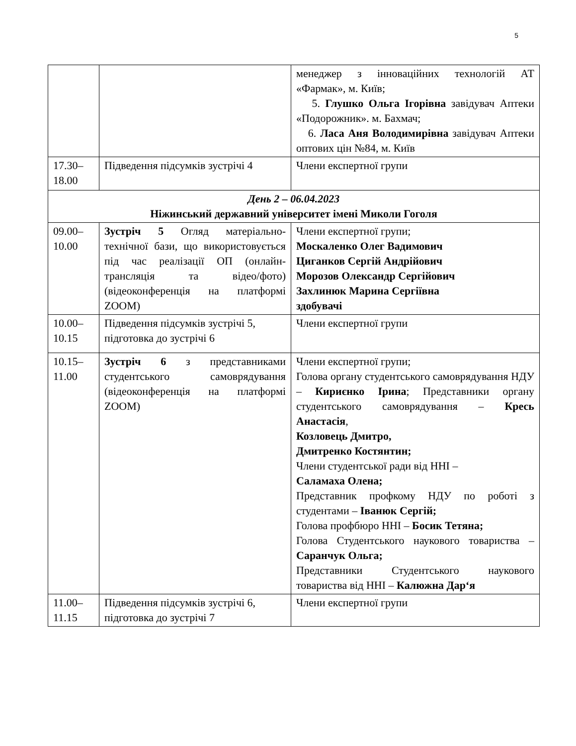5
| | | менеджер з інноваційних технологій АТ «Фармак», м. Київ; 5. Глушко Ольга Ігорівна завідувач Аптеки «Подорожник». м. Бахмач; 6. Ласа Аня Володимирівна завідувач Аптеки оптових цін №84, м. Київ |
| 17.30–18.00 | Підведення підсумків зустрічі 4 | Члени експертної групи |
| День 2 – 06.04.2023 Ніжинський державний університет імені Миколи Гоголя | | |
| 09.00–10.00 | Зустріч 5 Огляд матеріально-технічної бази, що використовується під час реалізації ОП (онлайн-трансляція та відео/фото) (відеоконференція на платформі ZOOM) | Члени експертної групи; Москаленко Олег Вадимович Циганков Сергій Андрійович Морозов Олександр Сергійович Захлинюк Марина Сергіївна здобувачі |
| 10.00–10.15 | Підведення підсумків зустрічі 5, підготовка до зустрічі 6 | Члени експертної групи |
| 10.15–11.00 | Зустріч 6 з представниками студентського самоврядування (відеоконференція на платформі ZOOM) | Члени експертної групи; Голова органу студентського самоврядування НДУ – Кириєнко Ірина ; Представники органу студентського самоврядування – Кресь Анастасія , Козловець Дмитро, Дмитренко Костянтин; Члени студентської ради від ННІ – Саламаха Олена; Представник профкому НДУ по роботі з студентами – Іванюк Сергій; Голова профбюро ННІ – Босик Тетяна; Голова Студентського наукового товариства – Саранчук Ольга; Представники Студентського наукового товариства від ННІ – Калюжна Дар‘я |
| 11.00–11.15 | Підведення підсумків зустрічі 6, підготовка до зустрічі 7 | Члени експертної групи |